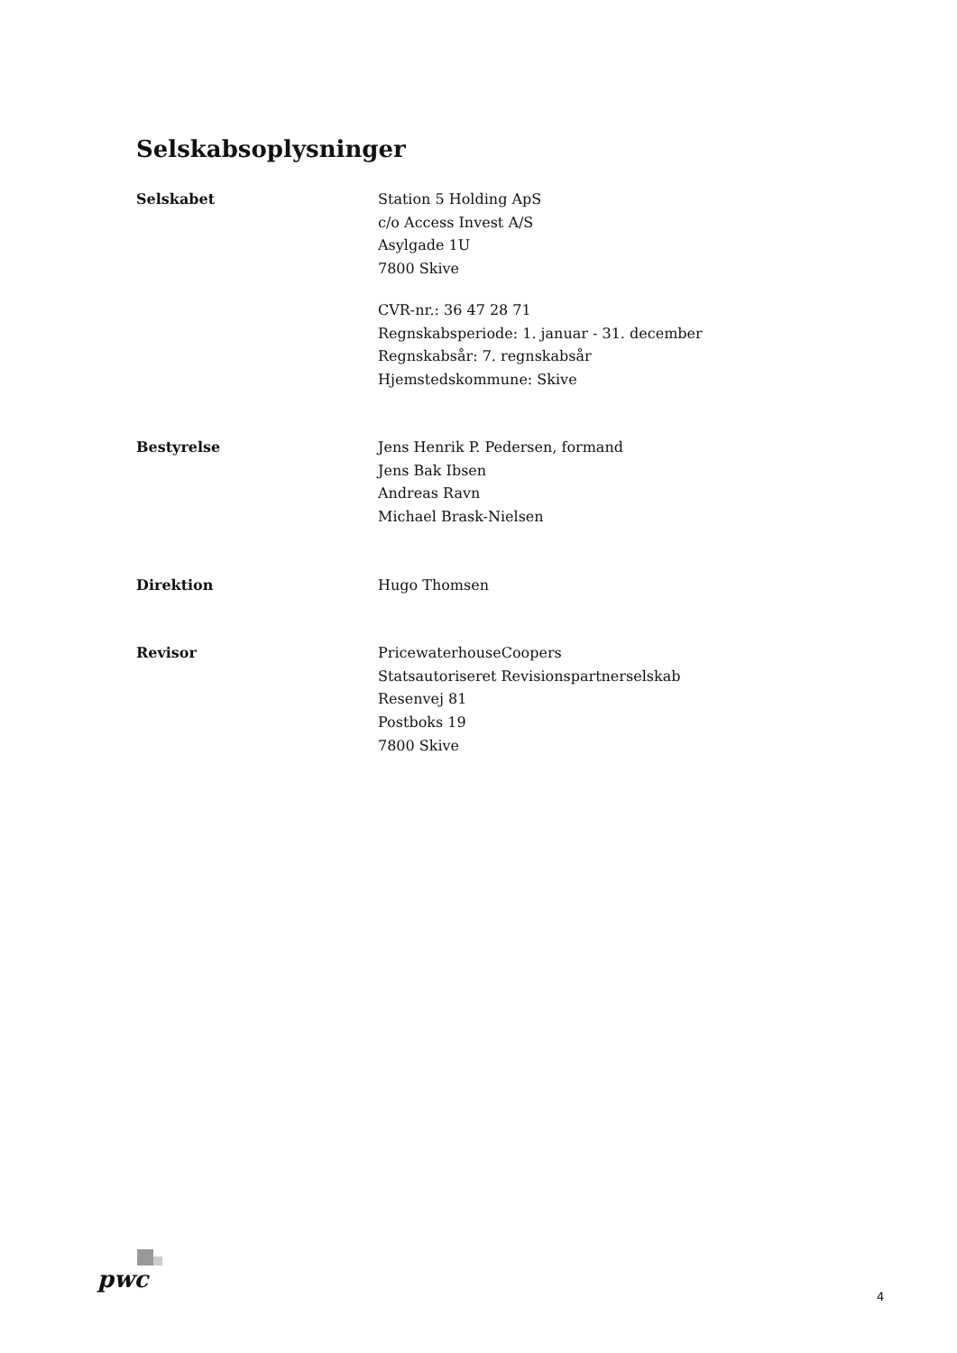Selskabsoplysninger
Selskabet Station 5 Holding ApS
c/o Access Invest A/S
Asylgade 1U
7800 Skive
CVR-nr.: 36 47 28 71
Regnskabsperiode: 1. januar - 31. december
Regnskabsår: 7. regnskabsår
Hjemstedskommune: Skive
Bestyrelse Jens Henrik P. Pedersen, formand
Jens Bak Ibsen
Andreas Ravn
Michael Brask-Nielsen
Direktion Hugo Thomsen
Revisor PricewaterhouseCoopers
Statsautoriseret Revisionspartnerselskab
Resenvej 81
Postboks 19
7800 Skive
pwc
4